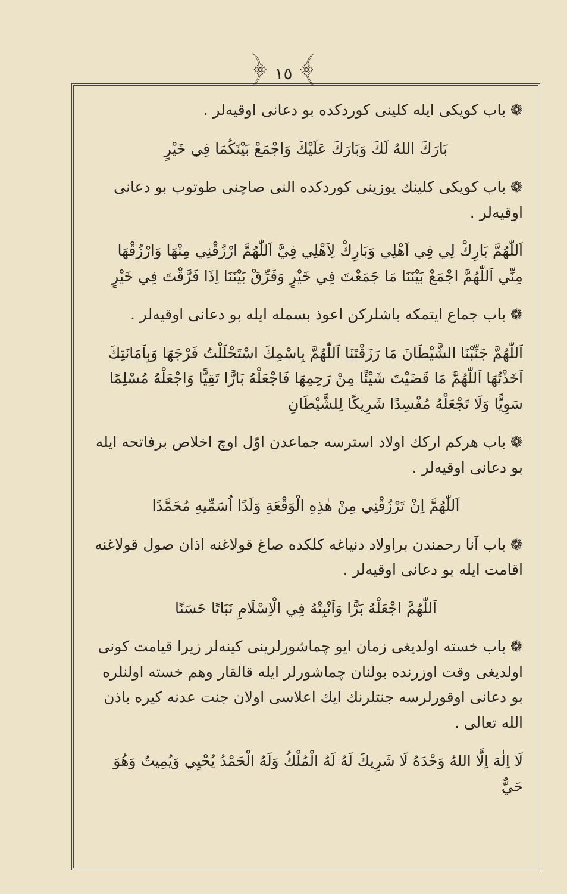﴿ ١٥ ﴾
❁ باب کویکی ایله کلینی کوردکده بو دعانی اوقیه‌لر .
بَارَكَ اللهُ لَكَ وَبَارَكَ عَلَيْكَ وَاجْمَعْ بَيْنَكُمَا فِي خَيْرٍ
❁ باب کویکی کلینك یوزینی کوردکده النی صاچنی طوتوب بو دعانی اوقیه‌لر .
اَللّٰهُمَّ بَارِكْ لِي فِي اَهْلِي وَبَارِكْ لِاَهْلِي فِيَّ اَللّٰهُمَّ ارْزُقْنِي مِنْهَا وَارْزُقْهَا مِنِّي اَللّٰهُمَّ اجْمَعْ بَيْنَنَا مَا جَمَعْتَ فِي خَيْرٍ وَفَرِّقْ بَيْنَنَا اِذَا فَرَّقْتَ فِي خَيْرٍ
❁ باب جماع ایتمکه باشلرکن اعوذ بسمله ایله بو دعانی اوقیه‌لر .
اَللّٰهُمَّ جَنِّبْنَا الشَّيْطَانَ مَا رَزَقْتَنَا اَللّٰهُمَّ بِاسْمِكَ اسْتَحْلَلْتُ فَرْجَهَا وَبِاَمَانَتِكَ اَخَذْتُهَا اَللّٰهُمَّ مَا قَضَيْتَ شَيْئًا مِنْ رَحِمِهَا فَاجْعَلْهُ بَارًّا تَقِيًّا وَاجْعَلْهُ مُسْلِمًا سَوِيًّا وَلَا تَجْعَلْهُ مُفْسِدًا شَرِيكًا لِلشَّيْطَانِ
❁ باب هرکم ارکك اولاد استرسه جماعدن اوّل اوچ اخلاص برفاتحه ایله بو دعانی اوقیه‌لر .
اَللّٰهُمَّ اِنْ تَرْزُقْنِي مِنْ هٰذِهِ الْوَقْعَةِ وَلَدًا اُسَمِّيهِ مُحَمَّدًا
❁ باب آنا رحمندن براولاد دنیاغه کلکده صاغ قولاغنه اذان صول قولاغنه اقامت ایله بو دعانی اوقیه‌لر .
اَللّٰهُمَّ اجْعَلْهُ بَرًّا وَاَنْبِتْهُ فِي الْاِسْلَامِ نَبَاتًا حَسَنًا
❁ باب خسته اولدیغی زمان ایو چماشورلرینی کینه‌لر زیرا قیامت کونی اولدیغی وقت اوزرنده بولنان چماشورلر ایله قالقار وهم خسته اولنلره بو دعانی اوقورلرسه جنتلرنك ایك اعلاسی اولان جنت عدنه کیره باذن الله تعالی .
لَا اِلٰهَ اِلَّا اللهُ وَحْدَهُ لَا شَرِيكَ لَهُ لَهُ الْمُلْكُ وَلَهُ الْحَمْدُ يُحْيِي وَيُمِيتُ وَهُوَ حَيٌّ